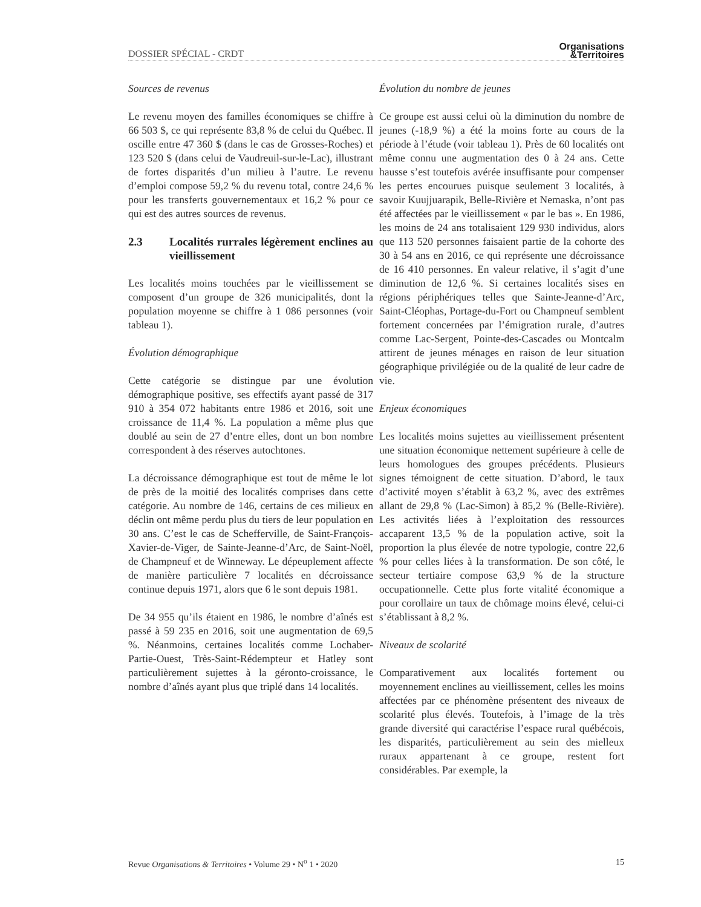DOSSIER SPÉCIAL - CRDT Organisations
&Territoires
Sources de revenus
Le revenu moyen des familles économiques se chiffre à 66 503 $, ce qui représente 83,8 % de celui du Québec. Il oscille entre 47 360 $ (dans le cas de Grosses-Roches) et 123 520 $ (dans celui de Vaudreuil-sur-le-Lac), illustrant de fortes disparités d’un milieu à l’autre. Le revenu d’emploi compose 59,2 % du revenu total, contre 24,6 % pour les transferts gouvernementaux et 16,2 % pour ce qui est des autres sources de revenus.
2.3 Localités rurrales légèrement enclines au vieillissement
Les localités moins touchées par le vieillissement se composent d’un groupe de 326 municipalités, dont la population moyenne se chiffre à 1 086 personnes (voir tableau 1).
Évolution démographique
Cette catégorie se distingue par une évolution démographique positive, ses effectifs ayant passé de 317 910 à 354 072 habitants entre 1986 et 2016, soit une croissance de 11,4 %. La population a même plus que doublé au sein de 27 d’entre elles, dont un bon nombre correspondent à des réserves autochtones.
La décroissance démographique est tout de même le lot de près de la moitié des localités comprises dans cette catégorie. Au nombre de 146, certains de ces milieux en déclin ont même perdu plus du tiers de leur population en 30 ans. C’est le cas de Schefferville, de Saint-François-Xavier-de-Viger, de Sainte-Jeanne-d’Arc, de Saint-Noël, de Champneuf et de Winneway. Le dépeuplement affecte de manière particulière 7 localités en décroissance continue depuis 1971, alors que 6 le sont depuis 1981.
De 34 955 qu’ils étaient en 1986, le nombre d’aînés est passé à 59 235 en 2016, soit une augmentation de 69,5 %. Néanmoins, certaines localités comme Lochaber-Partie-Ouest, Très-Saint-Rédempteur et Hatley sont particulièrement sujettes à la géronto-croissance, le nombre d’aînés ayant plus que triplé dans 14 localités.
Évolution du nombre de jeunes
Ce groupe est aussi celui où la diminution du nombre de jeunes (-18,9 %) a été la moins forte au cours de la période à l’étude (voir tableau 1). Près de 60 localités ont même connu une augmentation des 0 à 24 ans. Cette hausse s’est toutefois avérée insuffisante pour compenser les pertes encourues puisque seulement 3 localités, à savoir Kuujjuarapik, Belle-Rivière et Nemaska, n’ont pas été affectées par le vieillissement « par le bas ». En 1986, les moins de 24 ans totalisaient 129 930 individus, alors que 113 520 personnes faisaient partie de la cohorte des 30 à 54 ans en 2016, ce qui représente une décroissance de 16 410 personnes. En valeur relative, il s’agit d’une diminution de 12,6 %. Si certaines localités sises en régions périphériques telles que Sainte-Jeanne-d’Arc, Saint-Cléophas, Portage-du-Fort ou Champneuf semblent fortement concernées par l’émigration rurale, d’autres comme Lac-Sergent, Pointe-des-Cascades ou Montcalm attirent de jeunes ménages en raison de leur situation géographique privilégiée ou de la qualité de leur cadre de vie.
Enjeux économiques
Les localités moins sujettes au vieillissement présentent une situation économique nettement supérieure à celle de leurs homologues des groupes précédents. Plusieurs signes témoignent de cette situation. D’abord, le taux d’activité moyen s’établit à 63,2 %, avec des extrêmes allant de 29,8 % (Lac-Simon) à 85,2 % (Belle-Rivière). Les activités liées à l’exploitation des ressources accaparent 13,5 % de la population active, soit la proportion la plus élevée de notre typologie, contre 22,6 % pour celles liées à la transformation. De son côté, le secteur tertiaire compose 63,9 % de la structure occupationnelle. Cette plus forte vitalité économique a pour corollaire un taux de chômage moins élevé, celui-ci s’établissant à 8,2 %.
Niveaux de scolarité
Comparativement aux localités fortement ou moyennement enclines au vieillissement, celles les moins affectées par ce phénomène présentent des niveaux de scolarité plus élevés. Toutefois, à l’image de la très grande diversité qui caractérise l’espace rural québécois, les disparités, particulièrement au sein des mielleux ruraux appartenant à ce groupe, restent fort considérables. Par exemple, la
Revue Organisations & Territoires • Volume 29 • N<sup>o</sup> 1 • 2020 15